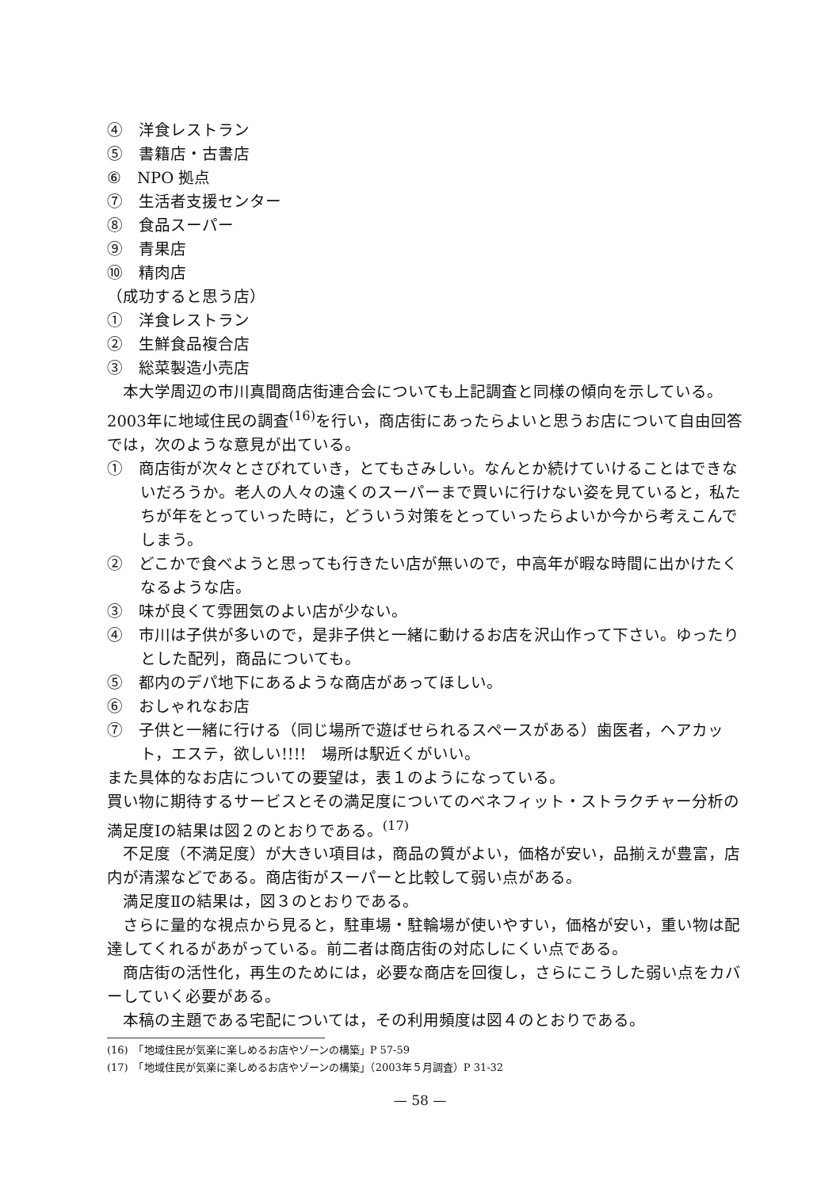④　洋食レストラン
⑤　書籍店・古書店
⑥　NPO 拠点
⑦　生活者支援センター
⑧　食品スーパー
⑨　青果店
⑩　精肉店
（成功すると思う店）
①　洋食レストラン
②　生鮮食品複合店
③　総菜製造小売店
本大学周辺の市川真間商店街連合会についても上記調査と同様の傾向を示している。2003年に地域住民の調査<sup>(16)</sup>を行い，商店街にあったらよいと思うお店について自由回答では，次のような意見が出ている。
①　商店街が次々とさびれていき，とてもさみしい。なんとか続けていけることはできないだろうか。老人の人々の遠くのスーパーまで買いに行けない姿を見ていると，私たちが年をとっていった時に，どういう対策をとっていったらよいか今から考えこんでしまう。
②　どこかで食べようと思っても行きたい店が無いので，中高年が暇な時間に出かけたくなるような店。
③　味が良くて雰囲気のよい店が少ない。
④　市川は子供が多いので，是非子供と一緒に動けるお店を沢山作って下さい。ゆったりとした配列，商品についても。
⑤　都内のデパ地下にあるような商店があってほしい。
⑥　おしゃれなお店
⑦　子供と一緒に行ける（同じ場所で遊ばせられるスペースがある）歯医者，ヘアカット，エステ，欲しい!!!!　場所は駅近くがいい。
また具体的なお店についての要望は，表１のようになっている。
買い物に期待するサービスとその満足度についてのベネフィット・ストラクチャー分析の満足度Ⅰの結果は図２のとおりである。<sup>(17)</sup>
不足度（不満足度）が大きい項目は，商品の質がよい，価格が安い，品揃えが豊富，店内が清潔などである。商店街がスーパーと比較して弱い点がある。
満足度Ⅱの結果は，図３のとおりである。
さらに量的な視点から見ると，駐車場・駐輪場が使いやすい，価格が安い，重い物は配達してくれるがあがっている。前二者は商店街の対応しにくい点である。
商店街の活性化，再生のためには，必要な商店を回復し，さらにこうした弱い点をカバーしていく必要がある。
本稿の主題である宅配については，その利用頻度は図４のとおりである。
(16)　「地域住民が気楽に楽しめるお店やゾーンの構築」P 57-59
(17)　「地域住民が気楽に楽しめるお店やゾーンの構築」（2003年５月調査）P 31-32
— 58 —